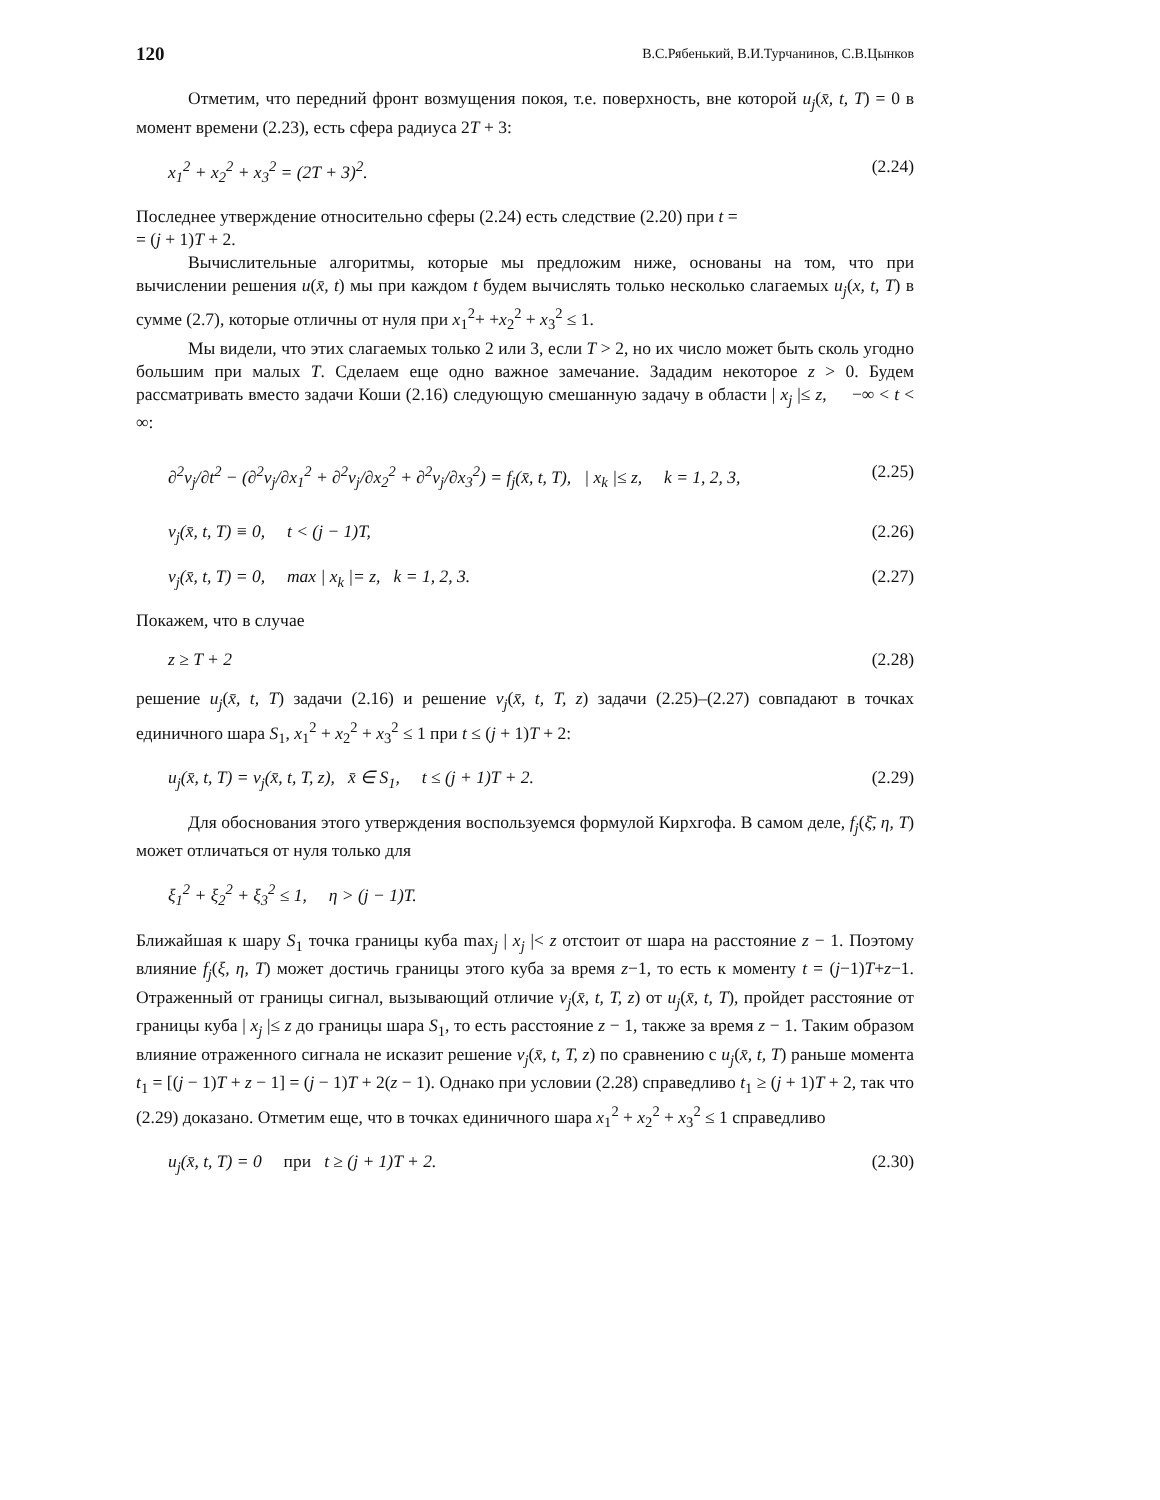120 В.С.Рябенький, В.И.Турчанинов, С.В.Цынков
Отметим, что передний фронт возмущения покоя, т.е. поверхность, вне которой u<sub>j</sub>(x̄, t, T) = 0 в момент времени (2.23), есть сфера радиуса 2T + 3:
x<sub>1</sub><sup>2</sup> + x<sub>2</sub><sup>2</sup> + x<sub>3</sub><sup>2</sup> = (2T + 3)<sup>2</sup>. (2.24)
Последнее утверждение относительно сферы (2.24) есть следствие (2.20) при t =
= (j + 1)T + 2.
Вычислительные алгоритмы, которые мы предложим ниже, основаны на том, что при вычислении решения u(x̄, t) мы при каждом t будем вычислять только несколько слагаемых u<sub>j</sub>(x, t, T) в сумме (2.7), которые отличны от нуля при x<sub>1</sub><sup>2</sup>+ +x<sub>2</sub><sup>2</sup> + x<sub>3</sub><sup>2</sup> ≤ 1.
Мы видели, что этих слагаемых только 2 или 3, если T > 2, но их число может быть сколь угодно большим при малых T. Сделаем еще одно важное замечание. Зададим некоторое z > 0. Будем рассматривать вместо задачи Коши (2.16) следующую смешанную задачу в области | x<sub>j</sub> |≤ z, −∞ < t < ∞:
∂<sup>2</sup>v<sub>j</sub>/∂t<sup>2</sup> − (∂<sup>2</sup>v<sub>j</sub>/∂x<sub>1</sub><sup>2</sup> + ∂<sup>2</sup>v<sub>j</sub>/∂x<sub>2</sub><sup>2</sup> + ∂<sup>2</sup>v<sub>j</sub>/∂x<sub>3</sub><sup>2</sup>) = f<sub>j</sub>(x̄, t, T), | x<sub>k</sub> |≤ z, k = 1, 2, 3, (2.25)
v<sub>j</sub>(x̄, t, T) ≡ 0, t < (j − 1)T, (2.26)
v<sub>j</sub>(x̄, t, T) = 0, max | x<sub>k</sub> |= z, k = 1, 2, 3. (2.27)
Покажем, что в случае
z ≥ T + 2 (2.28)
решение u<sub>j</sub>(x̄, t, T) задачи (2.16) и решение v<sub>j</sub>(x̄, t, T, z) задачи (2.25)–(2.27) совпадают в точках единичного шара S<sub>1</sub>, x<sub>1</sub><sup>2</sup> + x<sub>2</sub><sup>2</sup> + x<sub>3</sub><sup>2</sup> ≤ 1 при t ≤ (j + 1)T + 2:
u<sub>j</sub>(x̄, t, T) = v<sub>j</sub>(x̄, t, T, z), x̄ ∈ S<sub>1</sub>, t ≤ (j + 1)T + 2. (2.29)
Для обоснования этого утверждения воспользуемся формулой Кирхгофа. В самом деле, f<sub>j</sub>(ξ̄, η, T) может отличаться от нуля только для
ξ<sub>1</sub><sup>2</sup> + ξ<sub>2</sub><sup>2</sup> + ξ<sub>3</sub><sup>2</sup> ≤ 1, η > (j − 1)T.
Ближайшая к шару S<sub>1</sub> точка границы куба max<sub>j</sub> | x<sub>j</sub> |< z отстоит от шара на расстояние z − 1. Поэтому влияние f<sub>j</sub>(ξ, η, T) может достичь границы этого куба за время z−1, то есть к моменту t = (j−1)T+z−1. Отраженный от границы сигнал, вызывающий отличие v<sub>j</sub>(x̄, t, T, z) от u<sub>j</sub>(x̄, t, T), пройдет расстояние от границы куба | x<sub>j</sub> |≤ z до границы шара S<sub>1</sub>, то есть расстояние z − 1, также за время z − 1. Таким образом влияние отраженного сигнала не исказит решение v<sub>j</sub>(x̄, t, T, z) по сравнению с u<sub>j</sub>(x̄, t, T) раньше момента t<sub>1</sub> = [(j − 1)T + z − 1] = (j − 1)T + 2(z − 1). Однако при условии (2.28) справедливо t<sub>1</sub> ≥ (j + 1)T + 2, так что (2.29) доказано. Отметим еще, что в точках единичного шара x<sub>1</sub><sup>2</sup> + x<sub>2</sub><sup>2</sup> + x<sub>3</sub><sup>2</sup> ≤ 1 справедливо
u<sub>j</sub>(x̄, t, T) = 0 при t ≥ (j + 1)T + 2. (2.30)